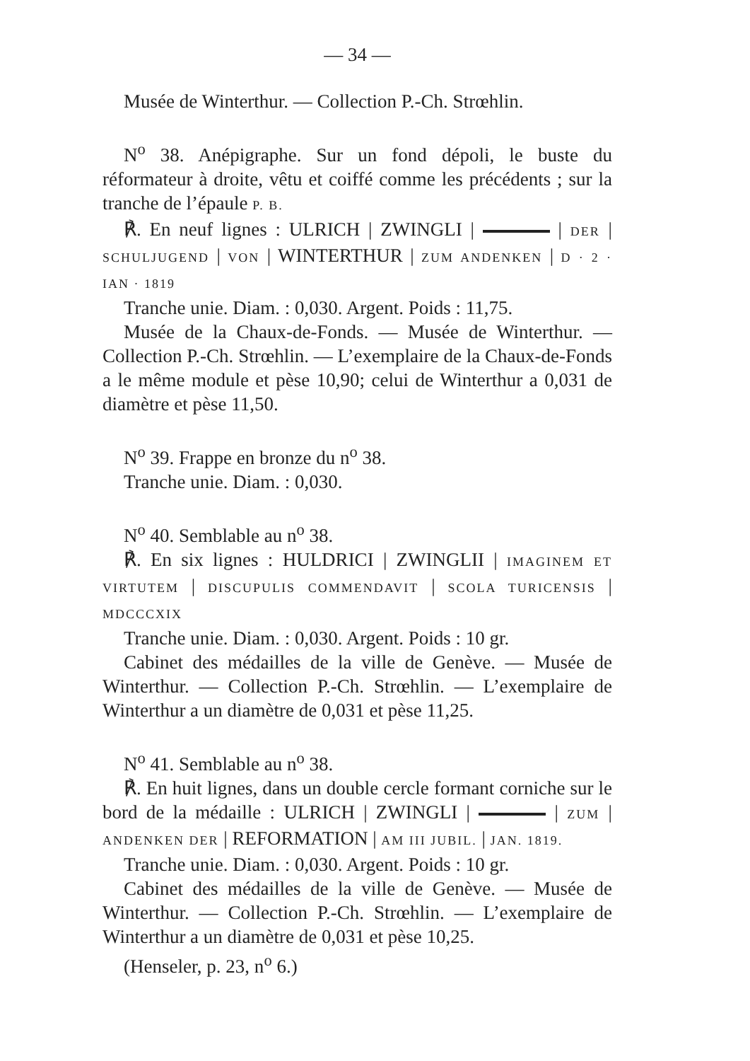— 34 —
Musée de Winterthur. — Collection P.-Ch. Strœhlin.
N<sup>o</sup> 38. Anépigraphe. Sur un fond dépoli, le buste du réformateur à droite, vêtu et coiffé comme les précédents ; sur la tranche de l’épaule P. B.
℟. En neuf lignes : ULRICH | ZWINGLI | | DER | SCHULJUGEND | VON | WINTERTHUR | ZUM ANDENKEN | D · 2 · IAN · 1819
Tranche unie. Diam. : 0,030. Argent. Poids : 11,75.
Musée de la Chaux-de-Fonds. — Musée de Winterthur. — Collection P.-Ch. Strœhlin. — L’exemplaire de la Chaux-de-Fonds a le même module et pèse 10,90; celui de Winterthur a 0,031 de diamètre et pèse 11,50.
N<sup>o</sup> 39. Frappe en bronze du n<sup>o</sup> 38.
Tranche unie. Diam. : 0,030.
N<sup>o</sup> 40. Semblable au n<sup>o</sup> 38.
℟. En six lignes : HULDRICI | ZWINGLII | IMAGINEM ET VIRTUTEM | DISCUPULIS COMMENDAVIT | SCOLA TURICENSIS | MDCCCXIX
Tranche unie. Diam. : 0,030. Argent. Poids : 10 gr.
Cabinet des médailles de la ville de Genève. — Musée de Winterthur. — Collection P.-Ch. Strœhlin. — L’exemplaire de Winterthur a un diamètre de 0,031 et pèse 11,25.
N<sup>o</sup> 41. Semblable au n<sup>o</sup> 38.
℟. En huit lignes, dans un double cercle formant corniche sur le bord de la médaille : ULRICH | ZWINGLI | | ZUM | ANDENKEN DER | REFORMATION | AM III JUBIL. | JAN. 1819.
Tranche unie. Diam. : 0,030. Argent. Poids : 10 gr.
Cabinet des médailles de la ville de Genève. — Musée de Winterthur. — Collection P.-Ch. Strœhlin. — L’exemplaire de Winterthur a un diamètre de 0,031 et pèse 10,25.
(Henseler, p. 23, n<sup>o</sup> 6.)